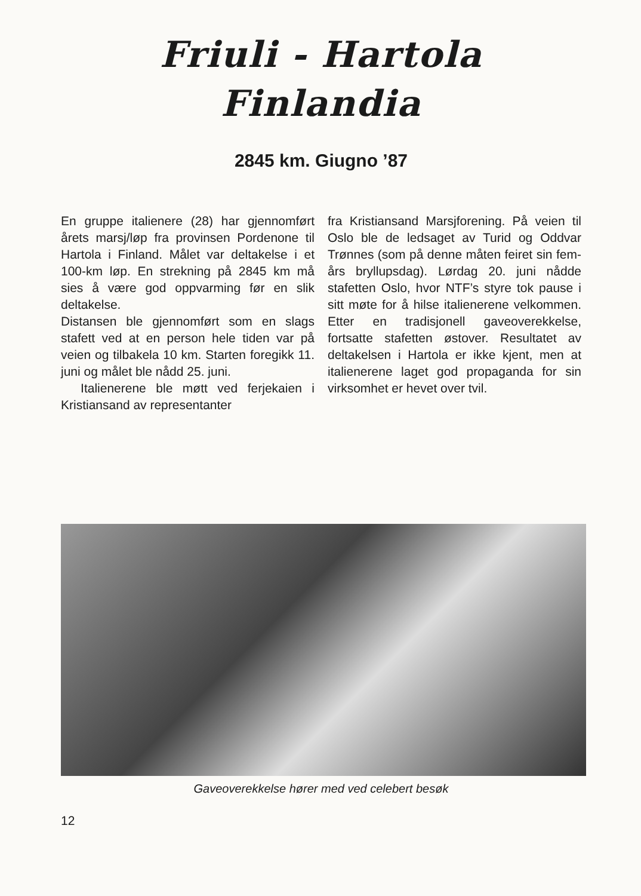Friuli - Hartola
Finlandia
2845 km. Giugno ’87
En gruppe italienere (28) har gjennomført årets marsj/løp fra provinsen Pordenone til Hartola i Finland. Målet var deltakelse i et 100-km løp. En strekning på 2845 km må sies å være god oppvarming før en slik deltakelse.
Distansen ble gjennomført som en slags stafett ved at en person hele tiden var på veien og tilbakela 10 km. Starten foregikk 11. juni og målet ble nådd 25. juni.
Italienerene ble møtt ved ferjekaien i Kristiansand av representanter
fra Kristiansand Marsjforening. På veien til Oslo ble de ledsaget av Turid og Oddvar Trønnes (som på denne måten feiret sin fem-års bryllupsdag). Lørdag 20. juni nådde stafetten Oslo, hvor NTF’s styre tok pause i sitt møte for å hilse italienerene velkommen. Etter en tradisjonell gaveoverekkelse, fortsatte stafetten østover. Resultatet av deltakelsen i Hartola er ikke kjent, men at italienerene laget god propaganda for sin virksomhet er hevet over tvil.
Gaveoverekkelse hører med ved celebert besøk
12